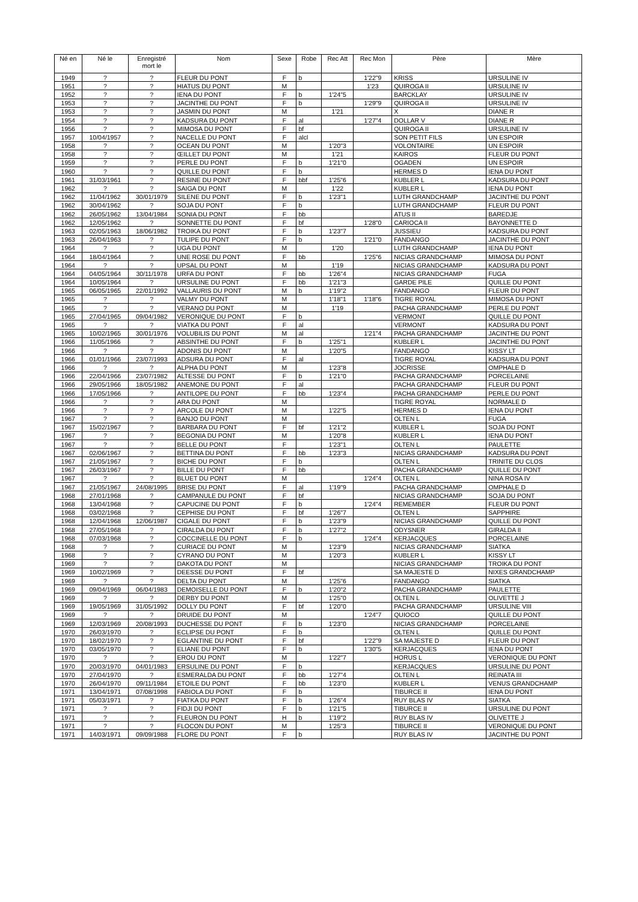| Né en | Né le | Enregistré mort le | Nom | Sexe | Robe | Rec Att | Rec Mon | Père | Mère |
| --- | --- | --- | --- | --- | --- | --- | --- | --- | --- |
| 1949 | ? | ? | FLEUR DU PONT | F | b | | 1'22"9 | KRISS | URSULINE IV |
| 1951 | ? | ? | HIATUS DU PONT | M | | | 1'23 | QUIROGA II | URSULINE IV |
| 1952 | ? | ? | IENA DU PONT | F | b | 1'24"5 | | BARCKLAY | URSULINE IV |
| 1953 | ? | ? | JACINTHE DU PONT | F | b | | 1'29"9 | QUIROGA II | URSULINE IV |
| 1953 | ? | ? | JASMIN DU PONT | M | | 1'21 | | X | DIANE R |
| 1954 | ? | ? | KADSURA DU PONT | F | al | | 1'27"4 | DOLLAR V | DIANE R |
| 1956 | ? | ? | MIMOSA DU PONT | F | bf | | | QUIROGA II | URSULINE IV |
| 1957 | 10/04/1957 | ? | NACELLE DU PONT | F | alcl | | | SON PETIT FILS | UN ESPOIR |
| 1958 | ? | ? | OCEAN DU PONT | M | | 1'20"3 | | VOLONTAIRE | UN ESPOIR |
| 1958 | ? | ? | ŒILLET DU PONT | M | | 1'21 | | KAIROS | FLEUR DU PONT |
| 1959 | ? | ? | PERLE DU PONT | F | b | 1'21"0 | | OGADEN | UN ESPOIR |
| 1960 | ? | ? | QUILLE DU PONT | F | b | | | HERMES D | IENA DU PONT |
| 1961 | 31/03/1961 | ? | RESINE DU PONT | F | bbf | 1'25"6 | | KUBLER L | KADSURA DU PONT |
| 1962 | ? | ? | SAIGA DU PONT | M | | 1'22 | | KUBLER L | IENA DU PONT |
| 1962 | 11/04/1962 | 30/01/1979 | SILENE DU PONT | F | b | 1'23"1 | | LUTH GRANDCHAMP | JACINTHE DU PONT |
| 1962 | 30/04/1962 | ? | SOJA DU PONT | F | b | | | LUTH GRANDCHAMP | FLEUR DU PONT |
| 1962 | 26/05/1962 | 13/04/1984 | SONIA DU PONT | F | bb | | | ATUS II | BAREDJE |
| 1962 | 12/05/1962 | ? | SONNETTE DU PONT | F | bf | | 1'28"0 | CARIOCA II | BAYONNETTE D |
| 1963 | 02/05/1963 | 18/06/1982 | TROIKA DU PONT | F | b | 1'23"7 | | JUSSIEU | KADSURA DU PONT |
| 1963 | 26/04/1963 | ? | TULIPE DU PONT | F | b | | 1'21"0 | FANDANGO | JACINTHE DU PONT |
| 1964 | ? | ? | UGA DU PONT | M | | 1'20 | | LUTH GRANDCHAMP | IENA DU PONT |
| 1964 | 18/04/1964 | ? | UNE ROSE DU PONT | F | bb | | 1'25"6 | NICIAS GRANDCHAMP | MIMOSA DU PONT |
| 1964 | ? | ? | UPSAL DU PONT | M | | 1'19 | | NICIAS GRANDCHAMP | KADSURA DU PONT |
| 1964 | 04/05/1964 | 30/11/1978 | URFA DU PONT | F | bb | 1'26"4 | | NICIAS GRANDCHAMP | FUGA |
| 1964 | 10/05/1964 | ? | URSULINE DU PONT | F | bb | 1'21"3 | | GARDE PILE | QUILLE DU PONT |
| 1965 | 06/05/1965 | 22/01/1992 | VALLAURIS DU PONT | M | b | 1'19"2 | | FANDANGO | FLEUR DU PONT |
| 1965 | ? | ? | VALMY DU PONT | M | | 1'18"1 | 1'18"6 | TIGRE ROYAL | MIMOSA DU PONT |
| 1965 | ? | ? | VERANO DU PONT | M | | 1'19 | | PACHA GRANDCHAMP | PERLE DU PONT |
| 1965 | 27/04/1965 | 09/04/1982 | VERONIQUE DU PONT | F | b | | | VERMONT | QUILLE DU PONT |
| 1965 | ? | ? | VIATKA DU PONT | F | al | | | VERMONT | KADSURA DU PONT |
| 1965 | 10/02/1965 | 30/01/1976 | VOLUBILIS DU PONT | M | al | | 1'21"4 | PACHA GRANDCHAMP | JACINTHE DU PONT |
| 1966 | 11/05/1966 | ? | ABSINTHE DU PONT | F | b | 1'25"1 | | KUBLER L | JACINTHE DU PONT |
| 1966 | ? | ? | ADONIS DU PONT | M | | 1'20"5 | | FANDANGO | KISSY LT |
| 1966 | 01/01/1966 | 23/07/1993 | ADSURA DU PONT | F | al | | | TIGRE ROYAL | KADSURA DU PONT |
| 1966 | ? | ? | ALPHA DU PONT | M | | 1'23"8 | | JOCRISSE | OMPHALE D |
| 1966 | 22/04/1966 | 23/07/1982 | ALTESSE DU PONT | F | b | 1'21"0 | | PACHA GRANDCHAMP | PORCELAINE |
| 1966 | 29/05/1966 | 18/05/1982 | ANEMONE DU PONT | F | al | | | PACHA GRANDCHAMP | FLEUR DU PONT |
| 1966 | 17/05/1966 | ? | ANTILOPE DU PONT | F | bb | 1'23"4 | | PACHA GRANDCHAMP | PERLE DU PONT |
| 1966 | ? | ? | ARA DU PONT | M | | | | TIGRE ROYAL | NORMALE D |
| 1966 | ? | ? | ARCOLE DU PONT | M | | 1'22"5 | | HERMES D | IENA DU PONT |
| 1967 | ? | ? | BANJO DU PONT | M | | | | OLTEN L | FUGA |
| 1967 | 15/02/1967 | ? | BARBARA DU PONT | F | bf | 1'21"2 | | KUBLER L | SOJA DU PONT |
| 1967 | ? | ? | BEGONIA DU PONT | M | | 1'20"8 | | KUBLER L | IENA DU PONT |
| 1967 | ? | ? | BELLE DU PONT | F | | 1'23"1 | | OLTEN L | PAULETTE |
| 1967 | 02/06/1967 | ? | BETTINA DU PONT | F | bb | 1'23"3 | | NICIAS GRANDCHAMP | KADSURA DU PONT |
| 1967 | 21/05/1967 | ? | BICHE DU PONT | F | b | | | OLTEN L | TRINITE DU CLOS |
| 1967 | 26/03/1967 | ? | BILLE DU PONT | F | bb | | | PACHA GRANDCHAMP | QUILLE DU PONT |
| 1967 | ? | ? | BLUET DU PONT | M | | | 1'24"4 | OLTEN L | NINA ROSA IV |
| 1967 | 21/05/1967 | 24/08/1995 | BRISE DU PONT | F | al | 1'19"9 | | PACHA GRANDCHAMP | OMPHALE D |
| 1968 | 27/01/1968 | ? | CAMPANULE DU PONT | F | bf | | | NICIAS GRANDCHAMP | SOJA DU PONT |
| 1968 | 13/04/1968 | ? | CAPUCINE DU PONT | F | b | | 1'24"4 | REMEMBER | FLEUR DU PONT |
| 1968 | 03/02/1968 | ? | CEPHISE DU PONT | F | bf | 1'26"7 | | OLTEN L | SAPPHIRE |
| 1968 | 12/04/1968 | 12/06/1987 | CIGALE DU PONT | F | b | 1'23"9 | | NICIAS GRANDCHAMP | QUILLE DU PONT |
| 1968 | 27/05/1968 | ? | CIRALDA DU PONT | F | b | 1'27"2 | | ODYSNER | GIRALDA II |
| 1968 | 07/03/1968 | ? | COCCINELLE DU PONT | F | b | | 1'24"4 | KERJACQUES | PORCELAINE |
| 1968 | ? | ? | CURIACE DU PONT | M | | 1'23"9 | | NICIAS GRANDCHAMP | SIATKA |
| 1968 | ? | ? | CYRANO DU PONT | M | | 1'20"3 | | KUBLER L | KISSY LT |
| 1969 | ? | ? | DAKOTA DU PONT | M | | | | NICIAS GRANDCHAMP | TROIKA DU PONT |
| 1969 | 10/02/1969 | ? | DEESSE DU PONT | F | bf | | | SA MAJESTE D | NIXES GRANDCHAMP |
| 1969 | ? | ? | DELTA DU PONT | M | | 1'25"6 | | FANDANGO | SIATKA |
| 1969 | 09/04/1969 | 06/04/1983 | DEMOISELLE DU PONT | F | b | 1'20"2 | | PACHA GRANDCHAMP | PAULETTE |
| 1969 | ? | ? | DERBY DU PONT | M | | 1'25"0 | | OLTEN L | OLIVETTE J |
| 1969 | 19/05/1969 | 31/05/1992 | DOLLY DU PONT | F | bf | 1'20"0 | | PACHA GRANDCHAMP | URSULINE VIII |
| 1969 | ? | ? | DRUIDE DU PONT | M | | | 1'24"7 | QUIOCO | QUILLE DU PONT |
| 1969 | 12/03/1969 | 20/08/1993 | DUCHESSE DU PONT | F | b | 1'23"0 | | NICIAS GRANDCHAMP | PORCELAINE |
| 1970 | 26/03/1970 | ? | ECLIPSE DU PONT | F | b | | | OLTEN L | QUILLE DU PONT |
| 1970 | 18/02/1970 | ? | EGLANTINE DU PONT | F | bf | | 1'22"9 | SA MAJESTE D | FLEUR DU PONT |
| 1970 | 03/05/1970 | ? | ELIANE DU PONT | F | b | | 1'30"5 | KERJACQUES | IENA DU PONT |
| 1970 | ? | ? | EROU DU PONT | M | | 1'22"7 | | HORUS L | VERONIQUE DU PONT |
| 1970 | 20/03/1970 | 04/01/1983 | ERSULINE DU PONT | F | b | | | KERJACQUES | URSULINE DU PONT |
| 1970 | 27/04/1970 | ? | ESMERALDA DU PONT | F | bb | 1'27"4 | | OLTEN L | REINATA III |
| 1970 | 26/04/1970 | 09/11/1984 | ETOILE DU PONT | F | bb | 1'23"0 | | KUBLER L | VENUS GRANDCHAMP |
| 1971 | 13/04/1971 | 07/08/1998 | FABIOLA DU PONT | F | b | | | TIBURCE II | IENA DU PONT |
| 1971 | 05/03/1971 | ? | FIATKA DU PONT | F | b | 1'26"4 | | RUY BLAS IV | SIATKA |
| 1971 | ? | ? | FIDJI DU PONT | F | b | 1'21"5 | | TIBURCE II | URSULINE DU PONT |
| 1971 | ? | ? | FLEURON DU PONT | H | b | 1'19"2 | | RUY BLAS IV | OLIVETTE J |
| 1971 | ? | ? | FLOCON DU PONT | M | | 1'25"3 | | TIBURCE II | VERONIQUE DU PONT |
| 1971 | 14/03/1971 | 09/09/1988 | FLORE DU PONT | F | b | | | RUY BLAS IV | JACINTHE DU PONT |